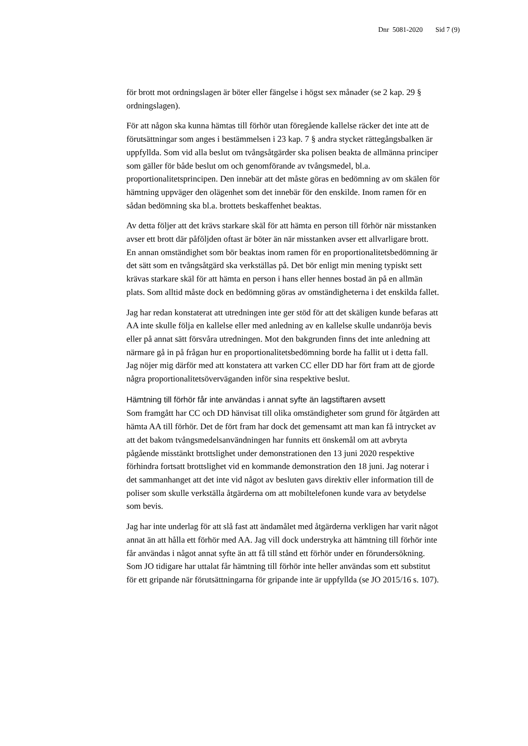Dnr 5081-2020 Sid 7 (9)
för brott mot ordningslagen är böter eller fängelse i högst sex månader (se 2 kap. 29 § ordningslagen).
För att någon ska kunna hämtas till förhör utan föregående kallelse räcker det inte att de förutsättningar som anges i bestämmelsen i 23 kap. 7 § andra stycket rättegångsbalken är uppfyllda. Som vid alla beslut om tvångsåtgärder ska polisen beakta de allmänna principer som gäller för både beslut om och genomförande av tvångsmedel, bl.a. proportionalitetsprincipen. Den innebär att det måste göras en bedömning av om skälen för hämtning uppväger den olägenhet som det innebär för den enskilde. Inom ramen för en sådan bedömning ska bl.a. brottets beskaffenhet beaktas.
Av detta följer att det krävs starkare skäl för att hämta en person till förhör när misstanken avser ett brott där påföljden oftast är böter än när misstanken avser ett allvarligare brott. En annan omständighet som bör beaktas inom ramen för en proportionalitetsbedömning är det sätt som en tvångsåtgärd ska verkställas på. Det bör enligt min mening typiskt sett krävas starkare skäl för att hämta en person i hans eller hennes bostad än på en allmän plats. Som alltid måste dock en bedömning göras av omständigheterna i det enskilda fallet.
Jag har redan konstaterat att utredningen inte ger stöd för att det skäligen kunde befaras att AA inte skulle följa en kallelse eller med anledning av en kallelse skulle undanröja bevis eller på annat sätt försvåra utredningen. Mot den bakgrunden finns det inte anledning att närmare gå in på frågan hur en proportionalitetsbedömning borde ha fallit ut i detta fall. Jag nöjer mig därför med att konstatera att varken CC eller DD har fört fram att de gjorde några proportionalitetsöverväganden inför sina respektive beslut.
Hämtning till förhör får inte användas i annat syfte än lagstiftaren avsett
Som framgått har CC och DD hänvisat till olika omständigheter som grund för åtgärden att hämta AA till förhör. Det de fört fram har dock det gemensamt att man kan få intrycket av att det bakom tvångsmedelsanvändningen har funnits ett önskemål om att avbryta pågående misstänkt brottslighet under demonstrationen den 13 juni 2020 respektive förhindra fortsatt brottslighet vid en kommande demonstration den 18 juni. Jag noterar i det sammanhanget att det inte vid något av besluten gavs direktiv eller information till de poliser som skulle verkställa åtgärderna om att mobiltelefonen kunde vara av betydelse som bevis.
Jag har inte underlag för att slå fast att ändamålet med åtgärderna verkligen har varit något annat än att hålla ett förhör med AA. Jag vill dock understryka att hämtning till förhör inte får användas i något annat syfte än att få till stånd ett förhör under en förundersökning. Som JO tidigare har uttalat får hämtning till förhör inte heller användas som ett substitut för ett gripande när förutsättningarna för gripande inte är uppfyllda (se JO 2015/16 s. 107).